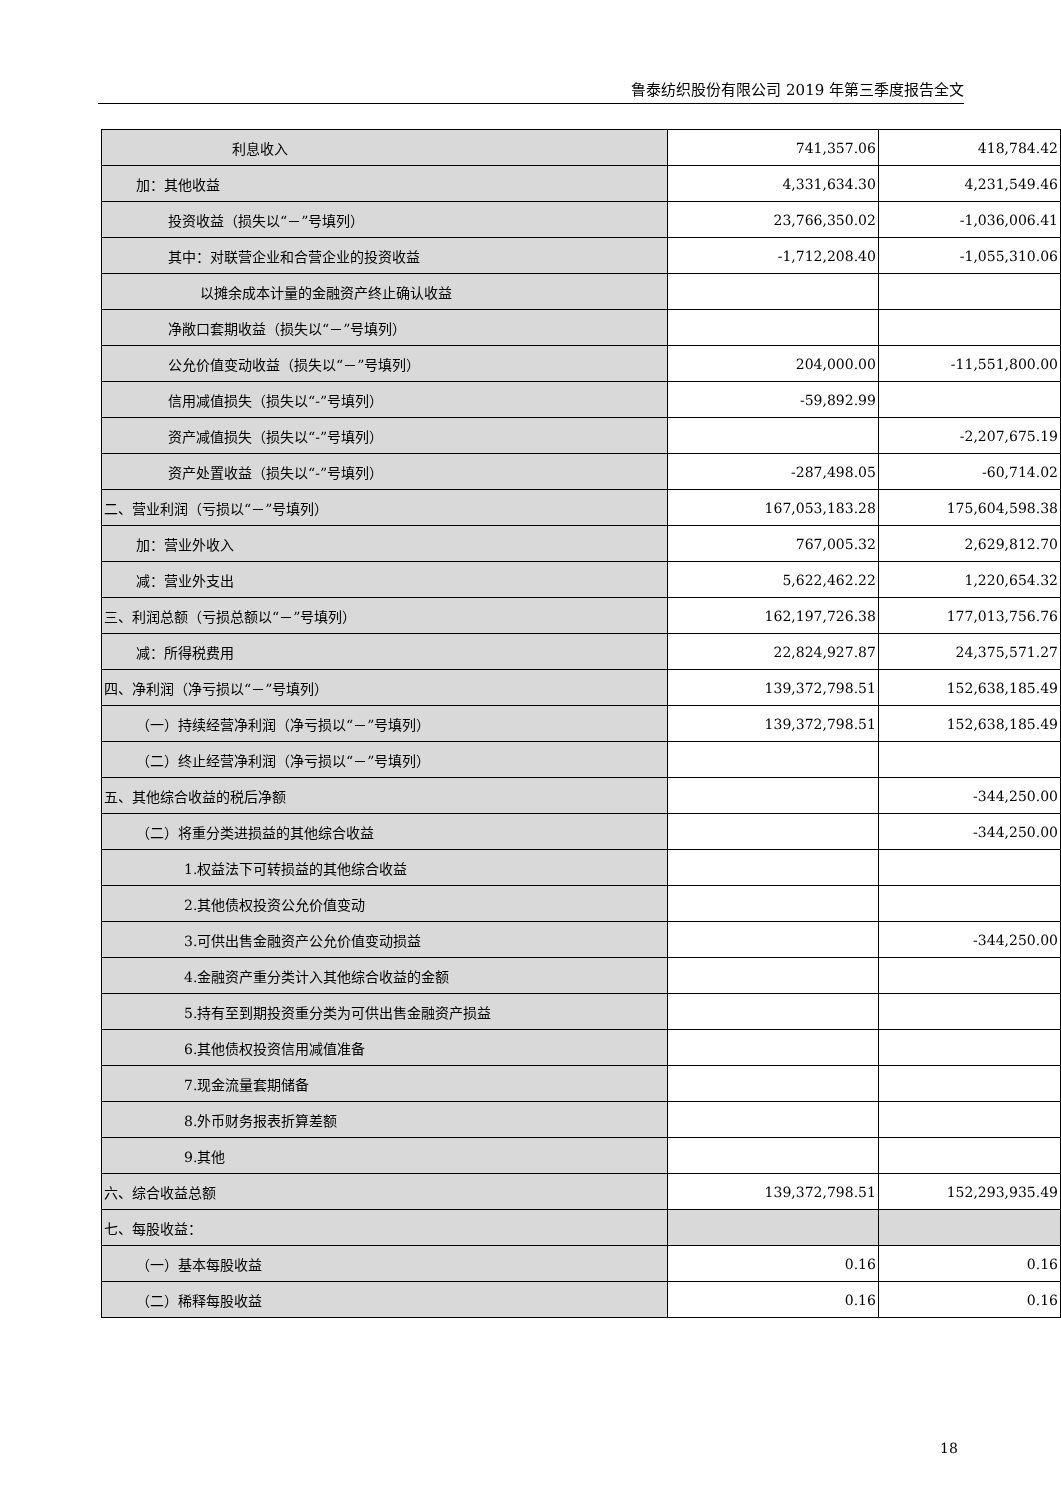鲁泰纺织股份有限公司 2019 年第三季度报告全文
| 利息收入 | 741,357.06 | 418,784.42 |
| 加：其他收益 | 4,331,634.30 | 4,231,549.46 |
| 投资收益（损失以“－”号填列） | 23,766,350.02 | -1,036,006.41 |
| 其中：对联营企业和合营企业的投资收益 | -1,712,208.40 | -1,055,310.06 |
| 以摊余成本计量的金融资产终止确认收益 | | |
| 净敞口套期收益（损失以“－”号填列） | | |
| 公允价值变动收益（损失以“－”号填列） | 204,000.00 | -11,551,800.00 |
| 信用减值损失（损失以“-”号填列） | -59,892.99 | |
| 资产减值损失（损失以“-”号填列） | | -2,207,675.19 |
| 资产处置收益（损失以“-”号填列） | -287,498.05 | -60,714.02 |
| 二、营业利润（亏损以“－”号填列） | 167,053,183.28 | 175,604,598.38 |
| 加：营业外收入 | 767,005.32 | 2,629,812.70 |
| 减：营业外支出 | 5,622,462.22 | 1,220,654.32 |
| 三、利润总额（亏损总额以“－”号填列） | 162,197,726.38 | 177,013,756.76 |
| 减：所得税费用 | 22,824,927.87 | 24,375,571.27 |
| 四、净利润（净亏损以“－”号填列） | 139,372,798.51 | 152,638,185.49 |
| （一）持续经营净利润（净亏损以“－”号填列） | 139,372,798.51 | 152,638,185.49 |
| （二）终止经营净利润（净亏损以“－”号填列） | | |
| 五、其他综合收益的税后净额 | | -344,250.00 |
| （二）将重分类进损益的其他综合收益 | | -344,250.00 |
| 1.权益法下可转损益的其他综合收益 | | |
| 2.其他债权投资公允价值变动 | | |
| 3.可供出售金融资产公允价值变动损益 | | -344,250.00 |
| 4.金融资产重分类计入其他综合收益的金额 | | |
| 5.持有至到期投资重分类为可供出售金融资产损益 | | |
| 6.其他债权投资信用减值准备 | | |
| 7.现金流量套期储备 | | |
| 8.外币财务报表折算差额 | | |
| 9.其他 | | |
| 六、综合收益总额 | 139,372,798.51 | 152,293,935.49 |
| 七、每股收益： | | |
| （一）基本每股收益 | 0.16 | 0.16 |
| （二）稀释每股收益 | 0.16 | 0.16 |
18